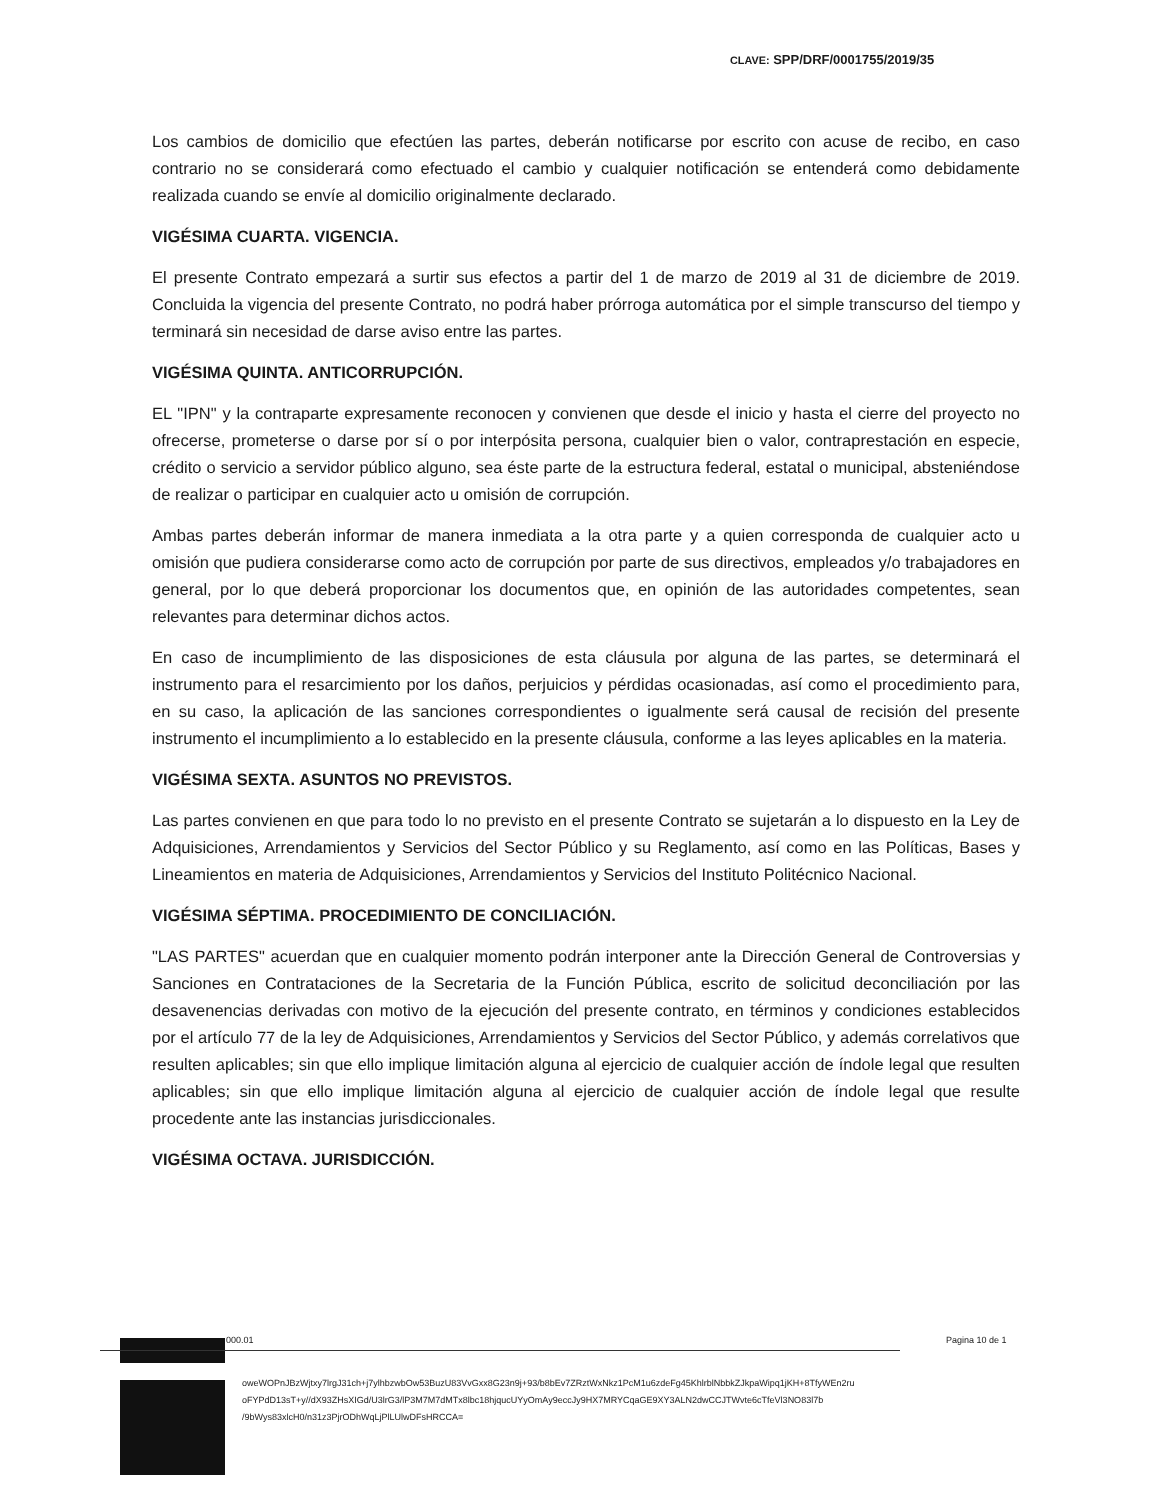CLAVE: SPP/DRF/0001755/2019/35
Los cambios de domicilio que efectúen las partes, deberán notificarse por escrito con acuse de recibo, en caso contrario no se considerará como efectuado el cambio y cualquier notificación se entenderá como debidamente realizada cuando se envíe al domicilio originalmente declarado.
VIGÉSIMA CUARTA. VIGENCIA.
El presente Contrato empezará a surtir sus efectos a partir del 1 de marzo de 2019 al 31 de diciembre de 2019. Concluida la vigencia del presente Contrato, no podrá haber prórroga automática por el simple transcurso del tiempo y terminará sin necesidad de darse aviso entre las partes.
VIGÉSIMA QUINTA. ANTICORRUPCIÓN.
EL "IPN" y la contraparte expresamente reconocen y convienen que desde el inicio y hasta el cierre del proyecto no ofrecerse, prometerse o darse por sí o por interpósita persona, cualquier bien o valor, contraprestación en especie, crédito o servicio a servidor público alguno, sea éste parte de la estructura federal, estatal o municipal, absteniéndose de realizar o participar en cualquier acto u omisión de corrupción.
Ambas partes deberán informar de manera inmediata a la otra parte y a quien corresponda de cualquier acto u omisión que pudiera considerarse como acto de corrupción por parte de sus directivos, empleados y/o trabajadores en general, por lo que deberá proporcionar los documentos que, en opinión de las autoridades competentes, sean relevantes para determinar dichos actos.
En caso de incumplimiento de las disposiciones de esta cláusula por alguna de las partes, se determinará el instrumento para el resarcimiento por los daños, perjuicios y pérdidas ocasionadas, así como el procedimiento para, en su caso, la aplicación de las sanciones correspondientes o igualmente será causal de recisión del presente instrumento el incumplimiento a lo establecido en la presente cláusula, conforme a las leyes aplicables en la materia.
VIGÉSIMA SEXTA. ASUNTOS NO PREVISTOS.
Las partes convienen en que para todo lo no previsto en el presente Contrato se sujetarán a lo dispuesto en la Ley de Adquisiciones, Arrendamientos y Servicios del Sector Público y su Reglamento, así como en las Políticas, Bases y Lineamientos en materia de Adquisiciones, Arrendamientos y Servicios del Instituto Politécnico Nacional.
VIGÉSIMA SÉPTIMA. PROCEDIMIENTO DE CONCILIACIÓN.
"LAS PARTES" acuerdan que en cualquier momento podrán interponer ante la Dirección General de Controversias y Sanciones en Contrataciones de la Secretaria de la Función Pública, escrito de solicitud deconciliación por las desavenencias derivadas con motivo de la ejecución del presente contrato, en términos y condiciones establecidos por el artículo 77 de la ley de Adquisiciones, Arrendamientos y Servicios del Sector Público, y además correlativos que resulten aplicables; sin que ello implique limitación alguna al ejercicio de cualquier acción de índole legal que resulten aplicables; sin que ello implique limitación alguna al ejercicio de cualquier acción de índole legal que resulte procedente ante las instancias jurisdiccionales.
VIGÉSIMA OCTAVA. JURISDICCIÓN.
000.01 Pagina 10 de 1
oweWOPnJBzWjtxy7lrgJ31ch+j7ylhbzwbOw53BuzU83VvGxx8G23n9j+93/b8bEv7ZRztWxNkz1PcM1u6zdeFg45KhlrblNbbkZJkpaWipq1jKH+8TfyWEn2ru
oFYPdD13sT+y//dX93ZHsXIGd/U3lrG3/lP3M7M7dMTx8lbc18hjqucUYyOmAy9eccJy9HX7MRYCqaGE9XY3ALN2dwCCJTWvte6cTfeVl3NO83l7b
/9bWys83xlcH0/n31z3PjrODhWqLjPlLUlwDFsHRCCA=